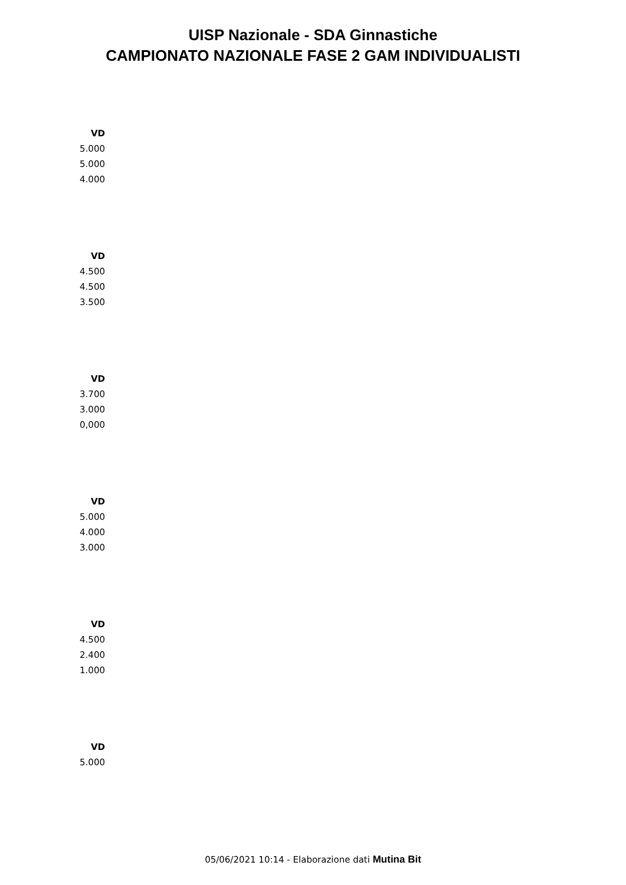UISP Nazionale - SDA Ginnastiche
CAMPIONATO NAZIONALE FASE 2 GAM INDIVIDUALISTI
| VD |
| --- |
| 5.000 |
| 5.000 |
| 4.000 |
| VD |
| --- |
| 4.500 |
| 4.500 |
| 3.500 |
| VD |
| --- |
| 3.700 |
| 3.000 |
| 0,000 |
| VD |
| --- |
| 5.000 |
| 4.000 |
| 3.000 |
| VD |
| --- |
| 4.500 |
| 2.400 |
| 1.000 |
| VD |
| --- |
| 5.000 |
05/06/2021 10:14 - Elaborazione dati Mutina Bit